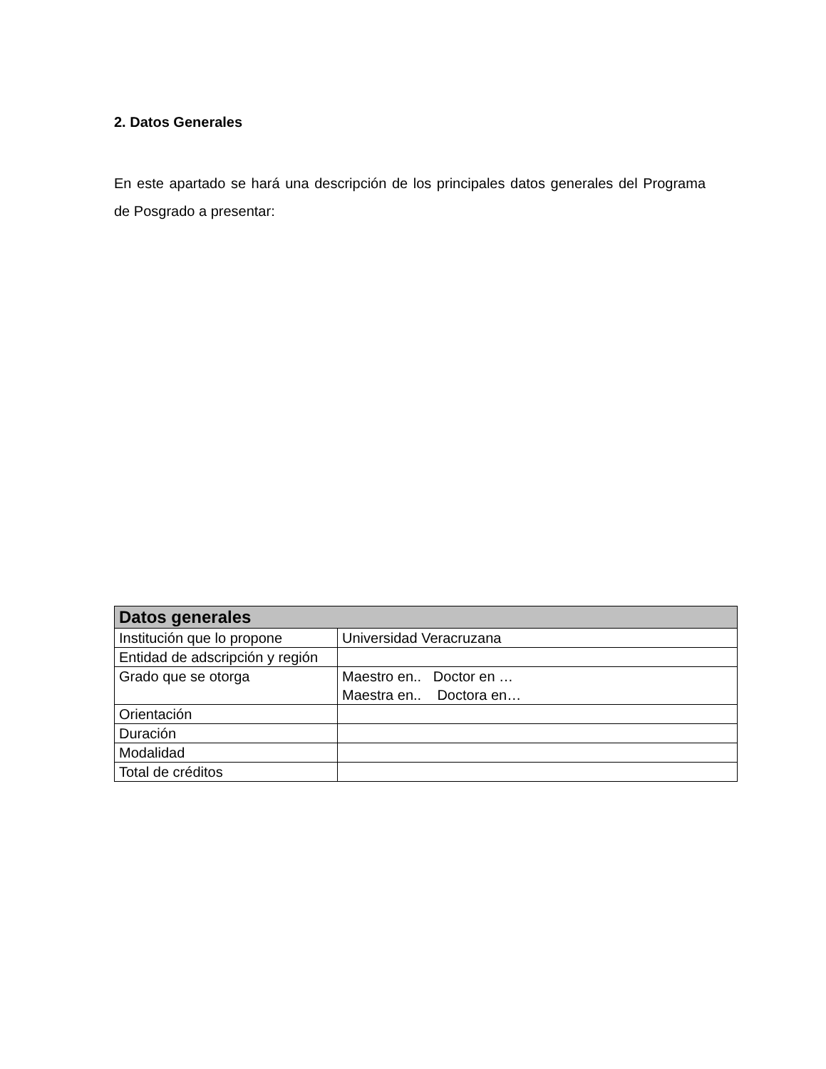2. Datos Generales
En este apartado se hará una descripción de los principales datos generales del Programa de Posgrado a presentar:
| Datos generales | |
| --- | --- |
| Institución que lo propone | Universidad Veracruzana |
| Entidad de adscripción y región | |
| Grado que se otorga | Maestro en.. Doctor en … Maestra en.. Doctora en… |
| Orientación | |
| Duración | |
| Modalidad | |
| Total de créditos | |